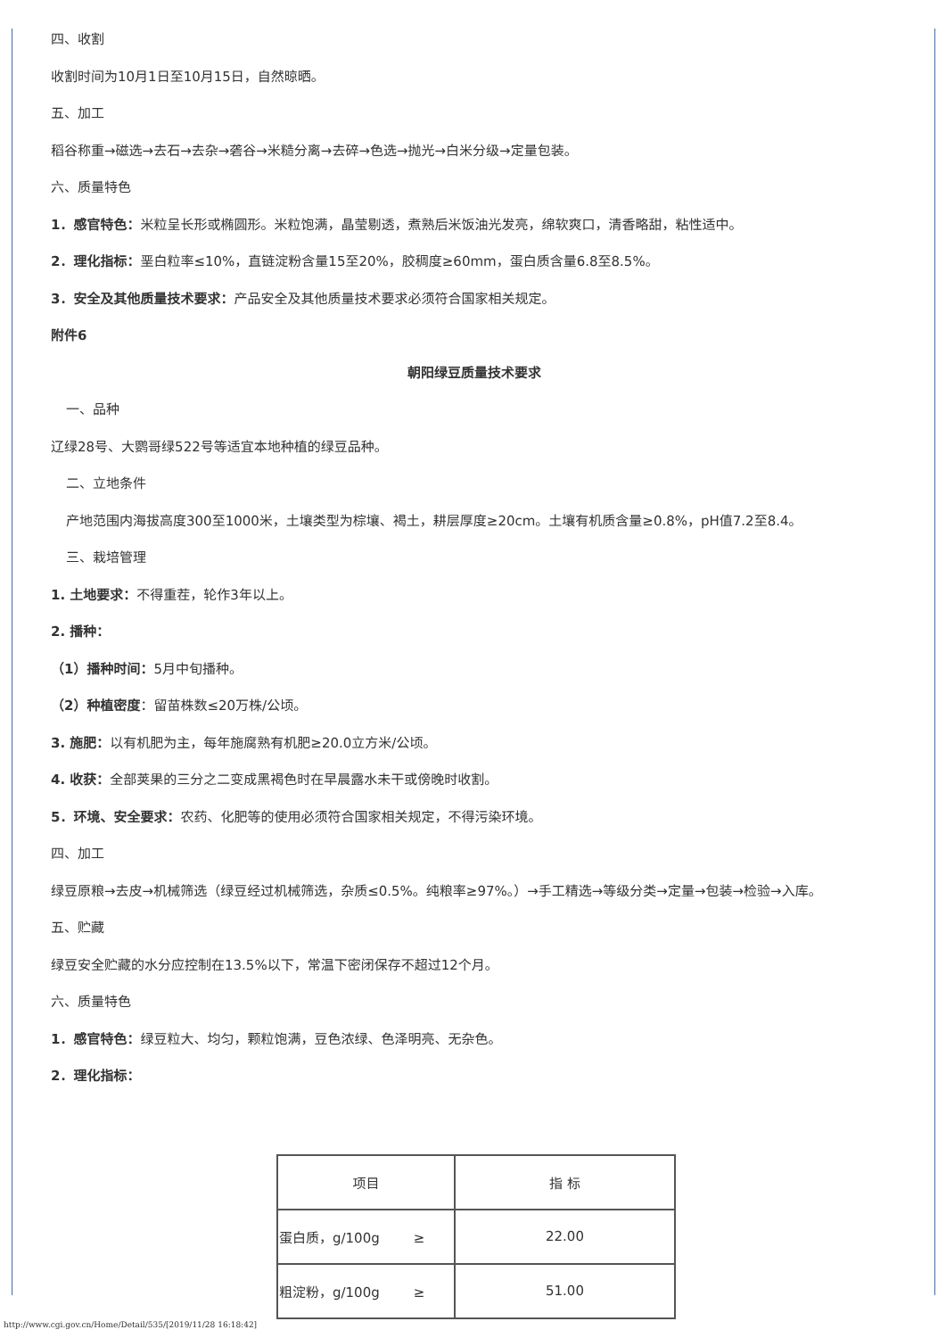四、收割
收割时间为10月1日至10月15日，自然晾晒。
五、加工
稻谷称重→磁选→去石→去杂→砻谷→米糙分离→去碎→色选→抛光→白米分级→定量包装。
六、质量特色
1．感官特色：米粒呈长形或椭圆形。米粒饱满，晶莹剔透，煮熟后米饭油光发亮，绵软爽口，清香略甜，粘性适中。
2．理化指标：垩白粒率≤10%，直链淀粉含量15至20%，胶稠度≥60mm，蛋白质含量6.8至8.5%。
3．安全及其他质量技术要求：产品安全及其他质量技术要求必须符合国家相关规定。
附件6
朝阳绿豆质量技术要求
一、品种
辽绿28号、大鹦哥绿522号等适宜本地种植的绿豆品种。
二、立地条件
产地范围内海拔高度300至1000米，土壤类型为棕壤、褐土，耕层厚度≥20cm。土壤有机质含量≥0.8%，pH值7.2至8.4。
三、栽培管理
1. 土地要求：不得重茬，轮作3年以上。
2. 播种：
（1）播种时间：5月中旬播种。
（2）种植密度：留苗株数≤20万株/公顷。
3. 施肥：以有机肥为主，每年施腐熟有机肥≥20.0立方米/公顷。
4. 收获：全部荚果的三分之二变成黑褐色时在早晨露水未干或傍晚时收割。
5．环境、安全要求：农药、化肥等的使用必须符合国家相关规定，不得污染环境。
四、加工
绿豆原粮→去皮→机械筛选（绿豆经过机械筛选，杂质≤0.5%。纯粮率≥97%。）→手工精选→等级分类→定量→包装→检验→入库。
五、贮藏
绿豆安全贮藏的水分应控制在13.5%以下，常温下密闭保存不超过12个月。
六、质量特色
1．感官特色：绿豆粒大、均匀，颗粒饱满，豆色浓绿、色泽明亮、无杂色。
2．理化指标：
| 项目 | 指 标 |
| 蛋白质，g/100g ≥ | 22.00 |
| 粗淀粉，g/100g ≥ | 51.00 |
http://www.cgi.gov.cn/Home/Detail/535/[2019/11/28 16:18:42]